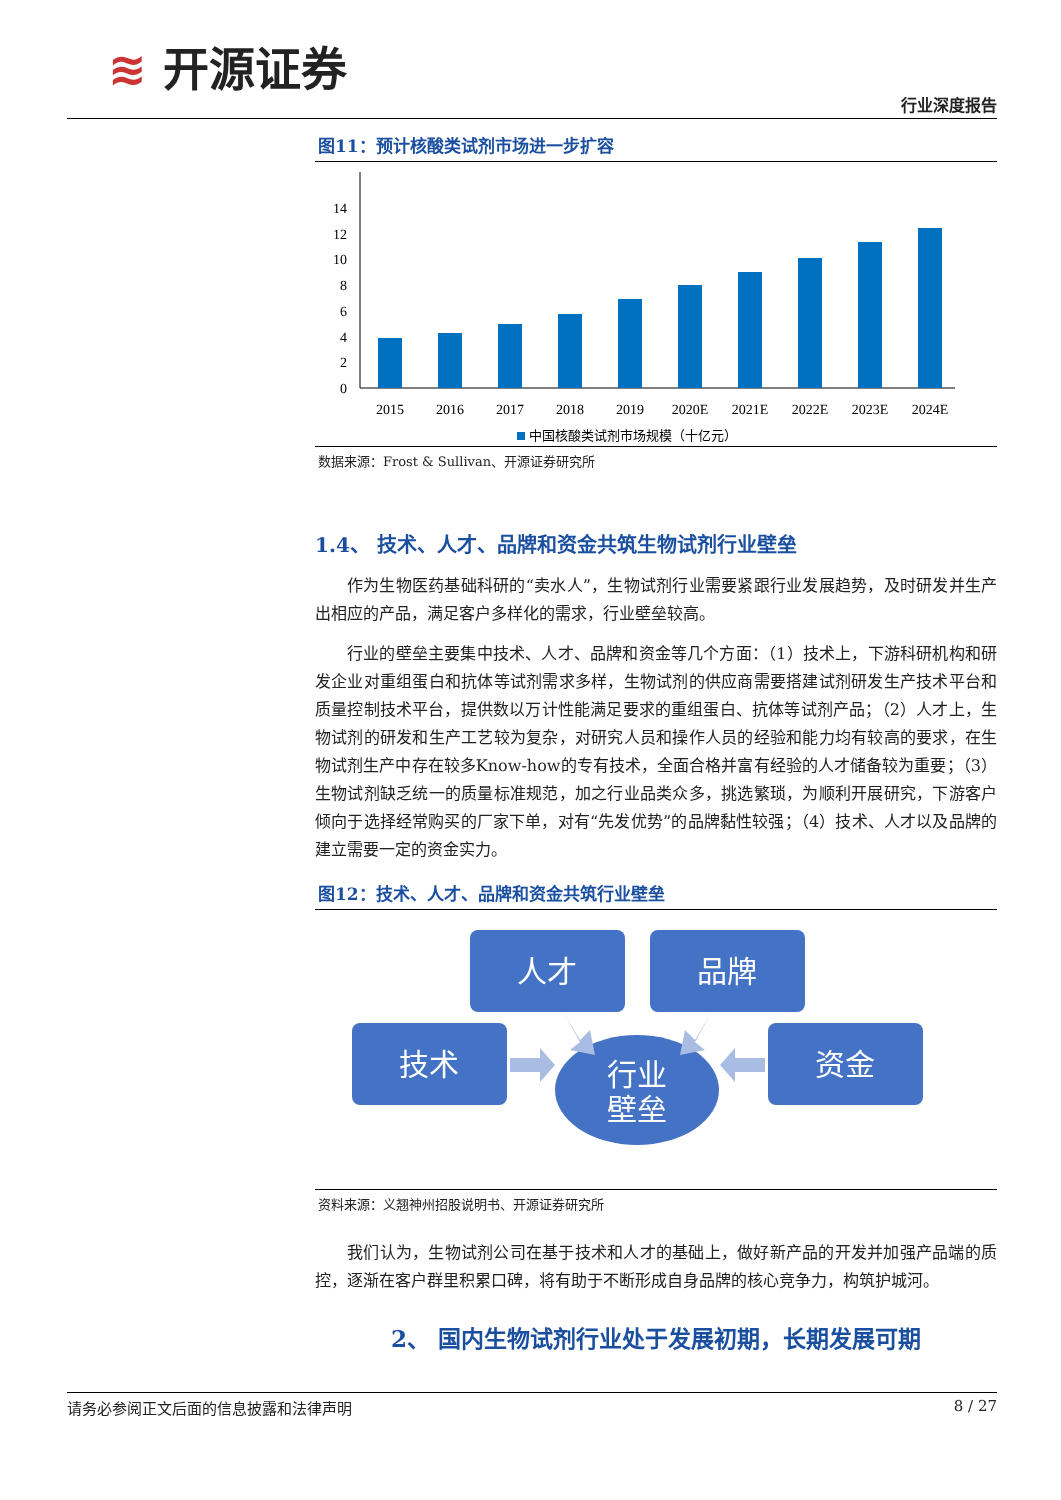行业深度报告 ≋ 开源证券
图11：预计核酸类试剂市场进一步扩容
0
2
4
6
8
10
12
14
2015
2016
2017
2018
2019
2020E
2021E
2022E
2023E
2024E
中国核酸类试剂市场规模（十亿元）
数据来源：Frost & Sullivan、开源证券研究所
1.4、 技术、人才、品牌和资金共筑生物试剂行业壁垒
作为生物医药基础科研的“卖水人”，生物试剂行业需要紧跟行业发展趋势，及时研发并生产出相应的产品，满足客户多样化的需求，行业壁垒较高。
行业的壁垒主要集中技术、人才、品牌和资金等几个方面：（1）技术上，下游科研机构和研发企业对重组蛋白和抗体等试剂需求多样，生物试剂的供应商需要搭建试剂研发生产技术平台和质量控制技术平台，提供数以万计性能满足要求的重组蛋白、抗体等试剂产品；（2）人才上，生物试剂的研发和生产工艺较为复杂，对研究人员和操作人员的经验和能力均有较高的要求，在生物试剂生产中存在较多Know-how的专有技术，全面合格并富有经验的人才储备较为重要；（3）生物试剂缺乏统一的质量标准规范，加之行业品类众多，挑选繁琐，为顺利开展研究，下游客户倾向于选择经常购买的厂家下单，对有“先发优势”的品牌黏性较强；（4）技术、人才以及品牌的建立需要一定的资金实力。
图12：技术、人才、品牌和资金共筑行业壁垒
人才
品牌
技术
资金
行业
壁垒
资料来源：义翘神州招股说明书、开源证券研究所
我们认为，生物试剂公司在基于技术和人才的基础上，做好新产品的开发并加强产品端的质控，逐渐在客户群里积累口碑，将有助于不断形成自身品牌的核心竞争力，构筑护城河。
2、 国内生物试剂行业处于发展初期，长期发展可期
请务必参阅正文后面的信息披露和法律声明 8 / 27